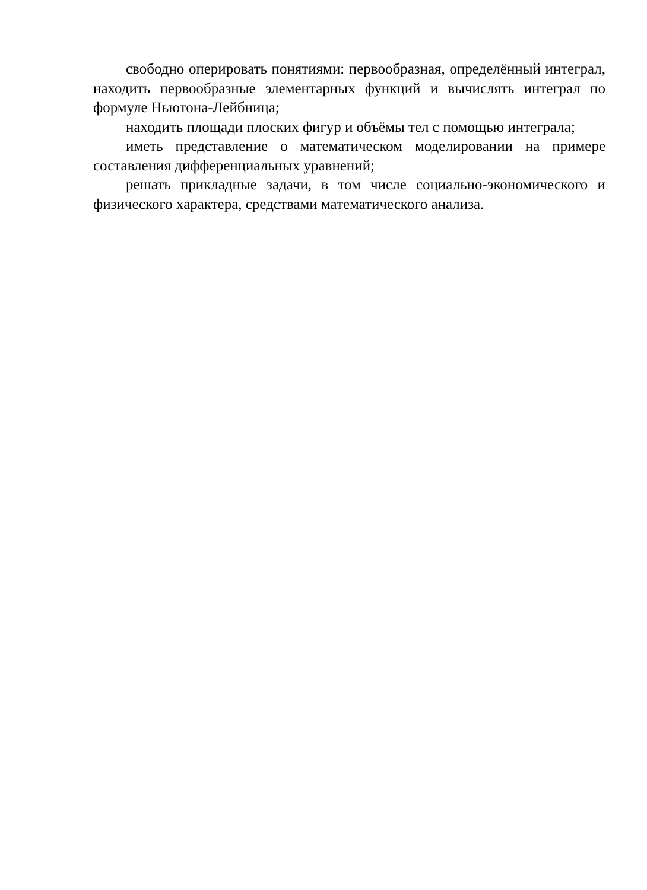свободно оперировать понятиями: первообразная, определённый интеграл, находить первообразные элементарных функций и вычислять интеграл по формуле Ньютона-Лейбница;
находить площади плоских фигур и объёмы тел с помощью интеграла;
иметь представление о математическом моделировании на примере составления дифференциальных уравнений;
решать прикладные задачи, в том числе социально-экономического и физического характера, средствами математического анализа.